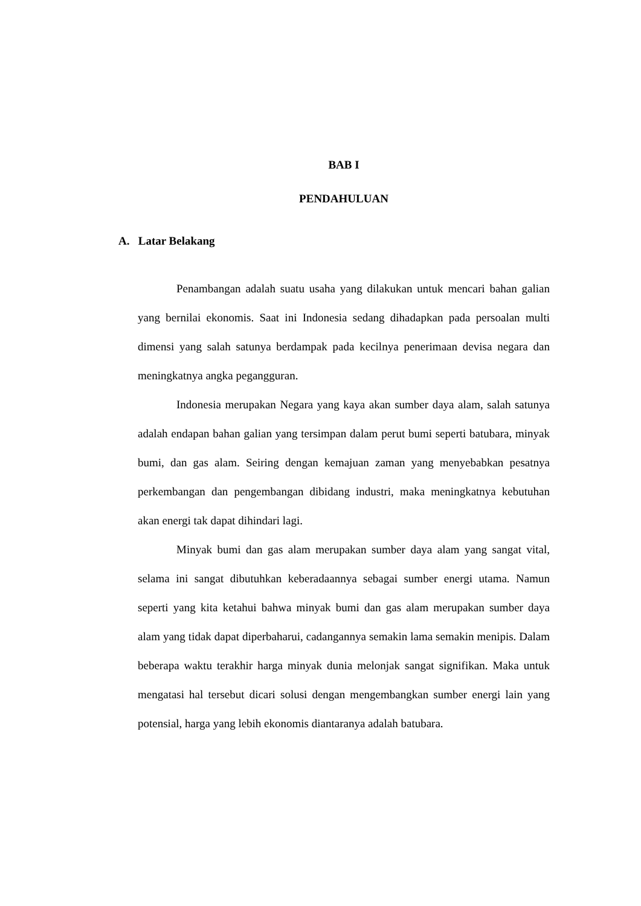BAB I
PENDAHULUAN
A. Latar Belakang
Penambangan adalah suatu usaha yang dilakukan untuk mencari bahan galian yang bernilai ekonomis. Saat ini Indonesia sedang dihadapkan pada persoalan multi dimensi yang salah satunya berdampak pada kecilnya penerimaan devisa negara dan meningkatnya angka pegangguran.
Indonesia merupakan Negara yang kaya akan sumber daya alam, salah satunya adalah endapan bahan galian yang tersimpan dalam perut bumi seperti batubara, minyak bumi, dan gas alam. Seiring dengan kemajuan zaman yang menyebabkan pesatnya perkembangan dan pengembangan dibidang industri, maka meningkatnya kebutuhan akan energi tak dapat dihindari lagi.
Minyak bumi dan gas alam merupakan sumber daya alam yang sangat vital, selama ini sangat dibutuhkan keberadaannya sebagai sumber energi utama. Namun seperti yang kita ketahui bahwa minyak bumi dan gas alam merupakan sumber daya alam yang tidak dapat diperbaharui, cadangannya semakin lama semakin menipis. Dalam beberapa waktu terakhir harga minyak dunia melonjak sangat signifikan. Maka untuk mengatasi hal tersebut dicari solusi dengan mengembangkan sumber energi lain yang potensial, harga yang lebih ekonomis diantaranya adalah batubara.